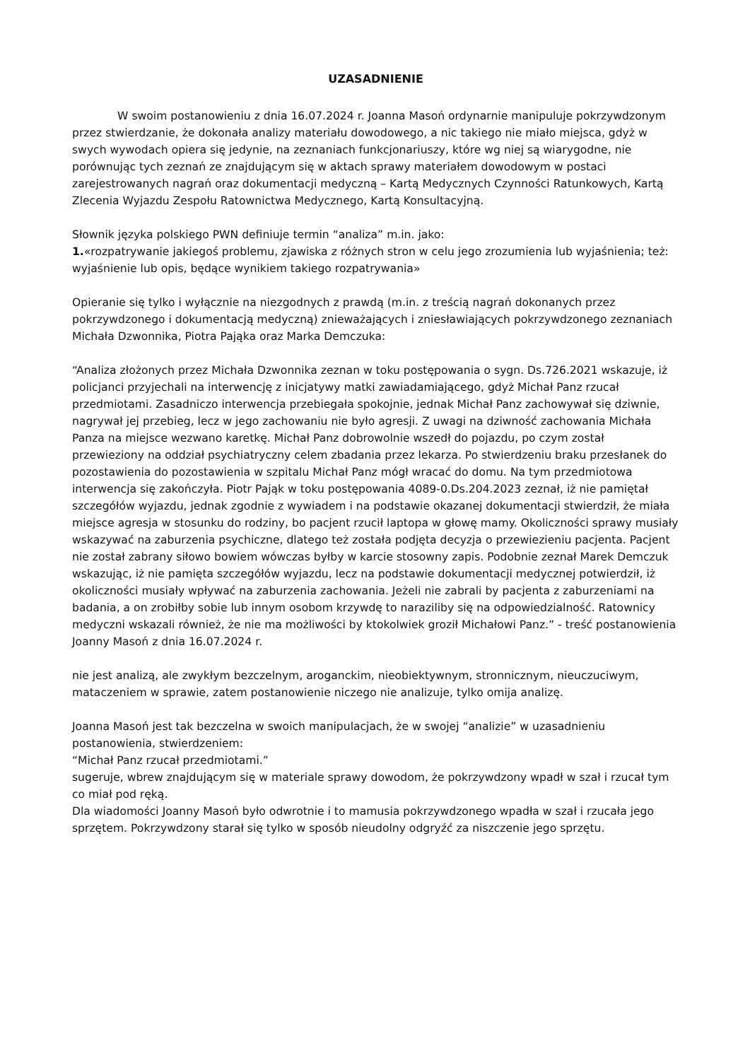UZASADNIENIE
W swoim postanowieniu z dnia 16.07.2024 r. Joanna Masoń ordynarnie manipuluje pokrzywdzonym przez stwierdzanie, że dokonała analizy materiału dowodowego, a nic takiego nie miało miejsca, gdyż w swych wywodach opiera się jedynie, na zeznaniach funkcjonariuszy, które wg niej są wiarygodne, nie porównując tych zeznań ze znajdującym się w aktach sprawy materiałem dowodowym w postaci zarejestrowanych nagrań oraz dokumentacji medyczną – Kartą Medycznych Czynności Ratunkowych, Kartą Zlecenia Wyjazdu Zespołu Ratownictwa Medycznego, Kartą Konsultacyjną.
Słownik języka polskiego PWN definiuje termin “analiza” m.in. jako:
1.«rozpatrywanie jakiegoś problemu, zjawiska z różnych stron w celu jego zrozumienia lub wyjaśnienia; też: wyjaśnienie lub opis, będące wynikiem takiego rozpatrywania»
Opieranie się tylko i wyłącznie na niezgodnych z prawdą (m.in. z treścią nagrań dokonanych przez pokrzywdzonego i dokumentacją medyczną) znieważających i zniesławiających pokrzywdzonego zeznaniach Michała Dzwonnika, Piotra Pająka oraz Marka Demczuka:
“Analiza złożonych przez Michała Dzwonnika zeznan w toku postępowania o sygn. Ds.726.2021 wskazuje, iż policjanci przyjechali na interwencję z inicjatywy matki zawiadamiającego, gdyż Michał Panz rzucał przedmiotami. Zasadniczo interwencja przebiegała spokojnie, jednak Michał Panz zachowywał się dziwnie, nagrywał jej przebieg, lecz w jego zachowaniu nie było agresji. Z uwagi na dziwność zachowania Michała Panza na miejsce wezwano karetkę. Michał Panz dobrowolnie wszedł do pojazdu, po czym został przewieziony na oddział psychiatryczny celem zbadania przez lekarza. Po stwierdzeniu braku przesłanek do pozostawienia do pozostawienia w szpitalu Michał Panz mógł wracać do domu. Na tym przedmiotowa interwencja się zakończyła. Piotr Pająk w toku postępowania 4089-0.Ds.204.2023 zeznał, iż nie pamiętał szczegółów wyjazdu, jednak zgodnie z wywiadem i na podstawie okazanej dokumentacji stwierdził, że miała miejsce agresja w stosunku do rodziny, bo pacjent rzucił laptopa w głowę mamy. Okoliczności sprawy musiały wskazywać na zaburzenia psychiczne, dlatego też została podjęta decyzja o przewiezieniu pacjenta. Pacjent nie został zabrany siłowo bowiem wówczas byłby w karcie stosowny zapis. Podobnie zeznał Marek Demczuk wskazując, iż nie pamięta szczegółów wyjazdu, lecz na podstawie dokumentacji medycznej potwierdził, iż okoliczności musiały wpływać na zaburzenia zachowania. Jeżeli nie zabrali by pacjenta z zaburzeniami na badania, a on zrobiłby sobie lub innym osobom krzywdę to naraziliby się na odpowiedzialność. Ratownicy medyczni wskazali również, że nie ma możliwości by ktokolwiek groził Michałowi Panz.” - treść postanowienia Joanny Masoń z dnia 16.07.2024 r.
nie jest analizą, ale zwykłym bezczelnym, aroganckim, nieobiektywnym, stronnicznym, nieuczuciwym, mataczeniem w sprawie, zatem postanowienie niczego nie analizuje, tylko omija analizę.
Joanna Masoń jest tak bezczelna w swoich manipulacjach, że w swojej “analizie” w uzasadnieniu postanowienia, stwierdzeniem:
“Michał Panz rzucał przedmiotami.”
sugeruje, wbrew znajdującym się w materiale sprawy dowodom, że pokrzywdzony wpadł w szał i rzucał tym co miał pod ręką.
Dla wiadomości Joanny Masoń było odwrotnie i to mamusia pokrzywdzonego wpadła w szał i rzucała jego sprzętem. Pokrzywdzony starał się tylko w sposób nieudolny odgryźć za niszczenie jego sprzętu.